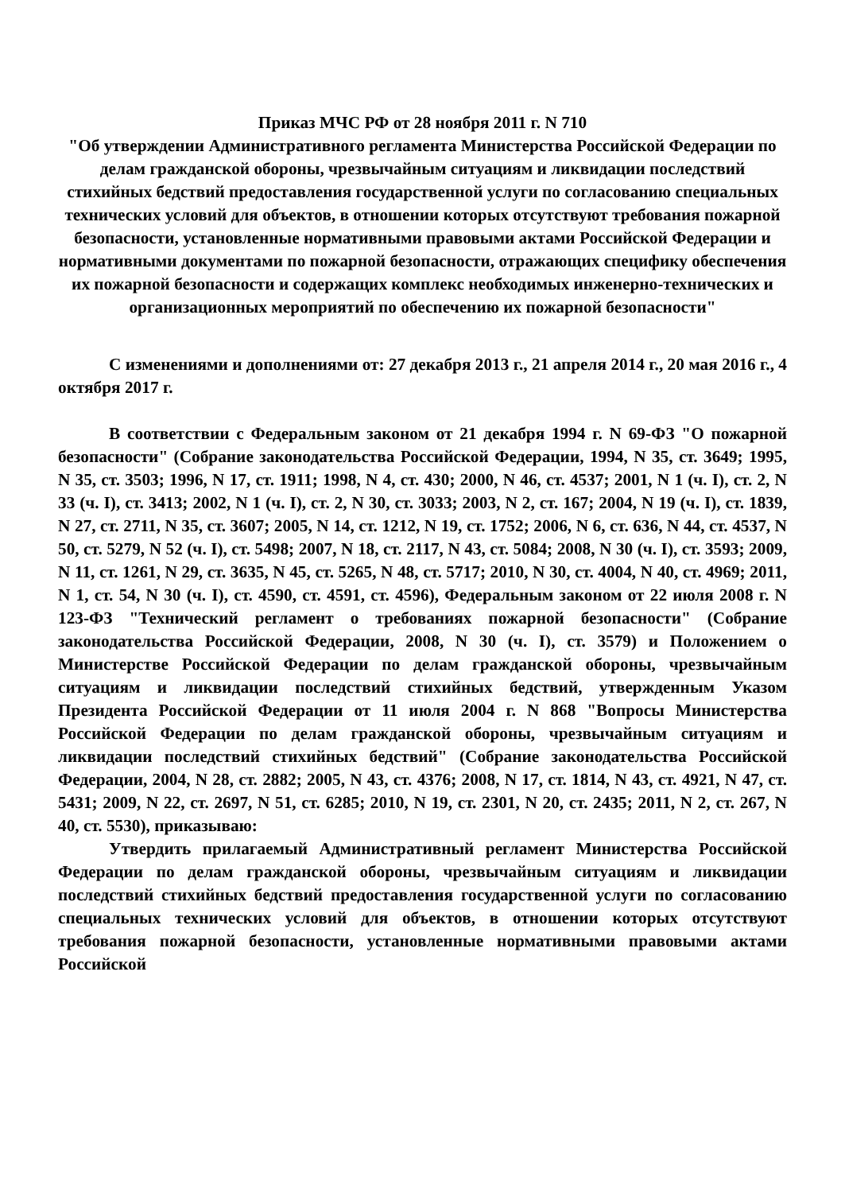Приказ МЧС РФ от 28 ноября 2011 г. N 710
"Об утверждении Административного регламента Министерства Российской Федерации по делам гражданской обороны, чрезвычайным ситуациям и ликвидации последствий стихийных бедствий предоставления государственной услуги по согласованию специальных технических условий для объектов, в отношении которых отсутствуют требования пожарной безопасности, установленные нормативными правовыми актами Российской Федерации и нормативными документами по пожарной безопасности, отражающих специфику обеспечения их пожарной безопасности и содержащих комплекс необходимых инженерно-технических и организационных мероприятий по обеспечению их пожарной безопасности"
С изменениями и дополнениями от: 27 декабря 2013 г., 21 апреля 2014 г., 20 мая 2016 г., 4 октября 2017 г.
В соответствии с Федеральным законом от 21 декабря 1994 г. N 69-ФЗ "О пожарной безопасности" (Собрание законодательства Российской Федерации, 1994, N 35, ст. 3649; 1995, N 35, ст. 3503; 1996, N 17, ст. 1911; 1998, N 4, ст. 430; 2000, N 46, ст. 4537; 2001, N 1 (ч. I), ст. 2, N 33 (ч. I), ст. 3413; 2002, N 1 (ч. I), ст. 2, N 30, ст. 3033; 2003, N 2, ст. 167; 2004, N 19 (ч. I), ст. 1839, N 27, ст. 2711, N 35, ст. 3607; 2005, N 14, ст. 1212, N 19, ст. 1752; 2006, N 6, ст. 636, N 44, ст. 4537, N 50, ст. 5279, N 52 (ч. I), ст. 5498; 2007, N 18, ст. 2117, N 43, ст. 5084; 2008, N 30 (ч. I), ст. 3593; 2009, N 11, ст. 1261, N 29, ст. 3635, N 45, ст. 5265, N 48, ст. 5717; 2010, N 30, ст. 4004, N 40, ст. 4969; 2011, N 1, ст. 54, N 30 (ч. I), ст. 4590, ст. 4591, ст. 4596), Федеральным законом от 22 июля 2008 г. N 123-ФЗ "Технический регламент о требованиях пожарной безопасности" (Собрание законодательства Российской Федерации, 2008, N 30 (ч. I), ст. 3579) и Положением о Министерстве Российской Федерации по делам гражданской обороны, чрезвычайным ситуациям и ликвидации последствий стихийных бедствий, утвержденным Указом Президента Российской Федерации от 11 июля 2004 г. N 868 "Вопросы Министерства Российской Федерации по делам гражданской обороны, чрезвычайным ситуациям и ликвидации последствий стихийных бедствий" (Собрание законодательства Российской Федерации, 2004, N 28, ст. 2882; 2005, N 43, ст. 4376; 2008, N 17, ст. 1814, N 43, ст. 4921, N 47, ст. 5431; 2009, N 22, ст. 2697, N 51, ст. 6285; 2010, N 19, ст. 2301, N 20, ст. 2435; 2011, N 2, ст. 267, N 40, ст. 5530), приказываю:
Утвердить прилагаемый Административный регламент Министерства Российской Федерации по делам гражданской обороны, чрезвычайным ситуациям и ликвидации последствий стихийных бедствий предоставления государственной услуги по согласованию специальных технических условий для объектов, в отношении которых отсутствуют требования пожарной безопасности, установленные нормативными правовыми актами Российской